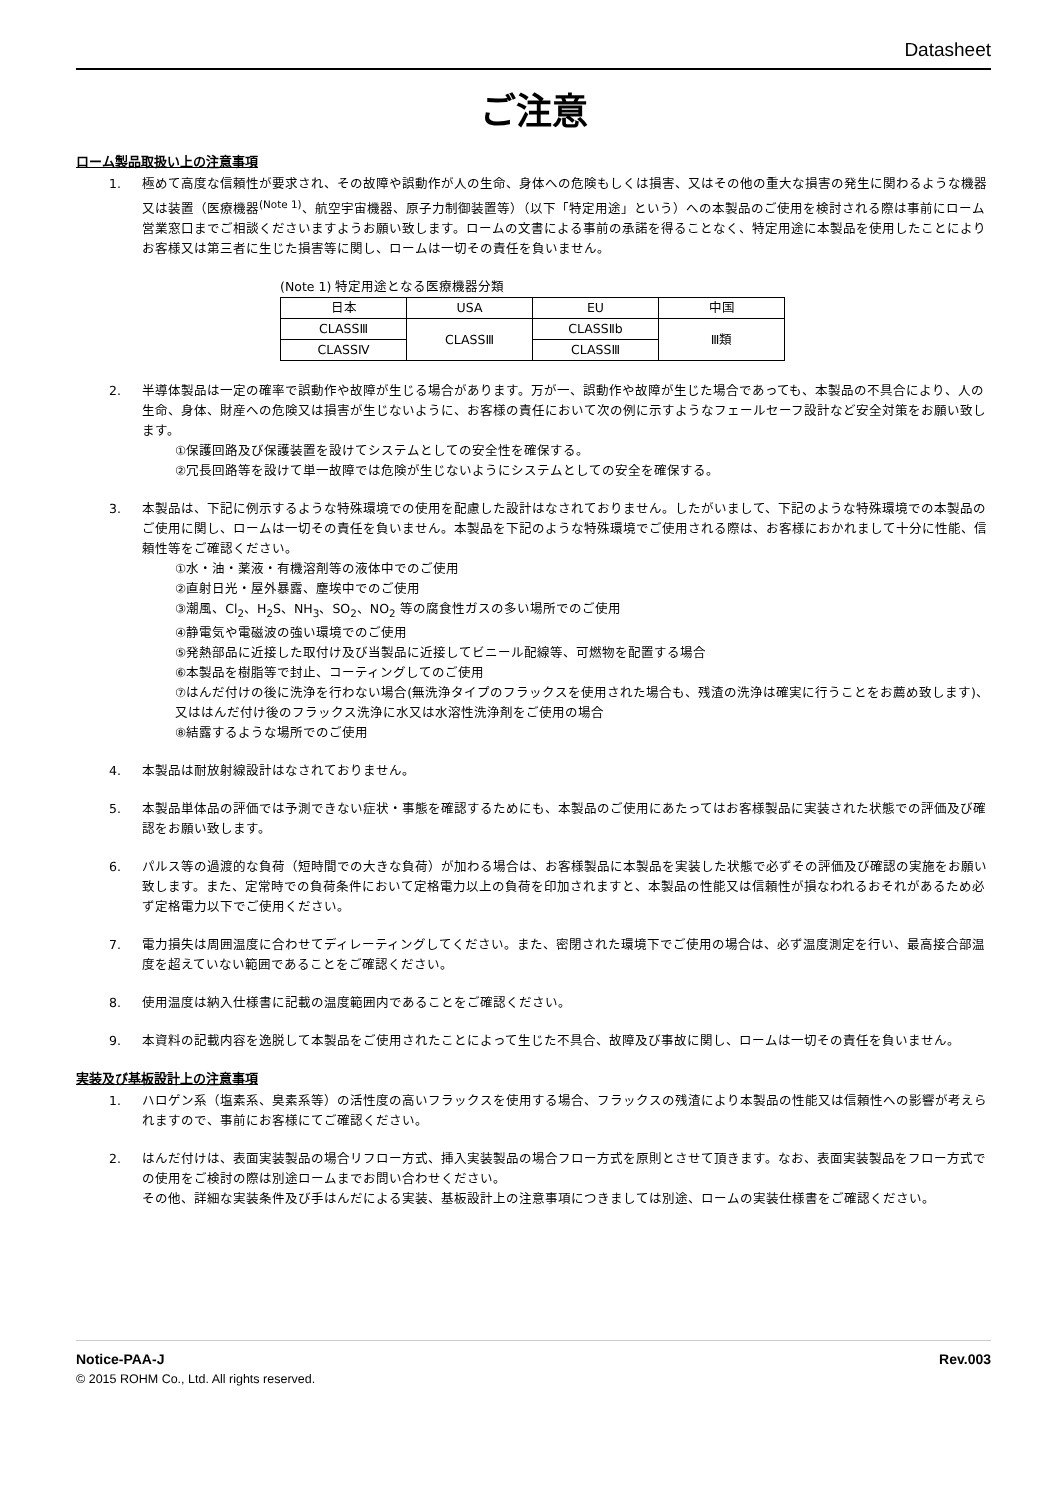Datasheet
ご注意
ローム製品取扱い上の注意事項
1. 極めて高度な信頼性が要求され、その故障や誤動作が人の生命、身体への危険もしくは損害、又はその他の重大な損害の発生に関わるような機器又は装置（医療機器<sup>(Note 1)</sup>、航空宇宙機器、原子力制御装置等）（以下「特定用途」という）への本製品のご使用を検討される際は事前にローム営業窓口までご相談くださいますようお願い致します。ロームの文書による事前の承諾を得ることなく、特定用途に本製品を使用したことによりお客様又は第三者に生じた損害等に関し、ロームは一切その責任を負いません。
(Note 1) 特定用途となる医療機器分類
| 日本 | USA | EU | 中国 |
| CLASSⅢ | CLASSⅢ | CLASSⅡb | Ⅲ類 |
| CLASSⅣ | | CLASSⅢ | |
2. 半導体製品は一定の確率で誤動作や故障が生じる場合があります。万が一、誤動作や故障が生じた場合であっても、本製品の不具合により、人の生命、身体、財産への危険又は損害が生じないように、お客様の責任において次の例に示すようなフェールセーフ設計など安全対策をお願い致します。
①保護回路及び保護装置を設けてシステムとしての安全性を確保する。
②冗長回路等を設けて単一故障では危険が生じないようにシステムとしての安全を確保する。
3. 本製品は、下記に例示するような特殊環境での使用を配慮した設計はなされておりません。したがいまして、下記のような特殊環境での本製品のご使用に関し、ロームは一切その責任を負いません。本製品を下記のような特殊環境でご使用される際は、お客様におかれまして十分に性能、信頼性等をご確認ください。
①水・油・薬液・有機溶剤等の液体中でのご使用
②直射日光・屋外暴露、塵埃中でのご使用
③潮風、Cl<sub>2</sub>、H<sub>2</sub>S、NH<sub>3</sub>、SO<sub>2</sub>、NO<sub>2</sub> 等の腐食性ガスの多い場所でのご使用
④静電気や電磁波の強い環境でのご使用
⑤発熱部品に近接した取付け及び当製品に近接してビニール配線等、可燃物を配置する場合
⑥本製品を樹脂等で封止、コーティングしてのご使用
⑦はんだ付けの後に洗浄を行わない場合(無洗浄タイプのフラックスを使用された場合も、残渣の洗浄は確実に行うことをお薦め致します)、又ははんだ付け後のフラックス洗浄に水又は水溶性洗浄剤をご使用の場合
⑧結露するような場所でのご使用
4. 本製品は耐放射線設計はなされておりません。
5. 本製品単体品の評価では予測できない症状・事態を確認するためにも、本製品のご使用にあたってはお客様製品に実装された状態での評価及び確認をお願い致します。
6. パルス等の過渡的な負荷（短時間での大きな負荷）が加わる場合は、お客様製品に本製品を実装した状態で必ずその評価及び確認の実施をお願い致します。また、定常時での負荷条件において定格電力以上の負荷を印加されますと、本製品の性能又は信頼性が損なわれるおそれがあるため必ず定格電力以下でご使用ください。
7. 電力損失は周囲温度に合わせてディレーティングしてください。また、密閉された環境下でご使用の場合は、必ず温度測定を行い、最高接合部温度を超えていない範囲であることをご確認ください。
8. 使用温度は納入仕様書に記載の温度範囲内であることをご確認ください。
9. 本資料の記載内容を逸脱して本製品をご使用されたことによって生じた不具合、故障及び事故に関し、ロームは一切その責任を負いません。
実装及び基板設計上の注意事項
1. ハロゲン系（塩素系、臭素系等）の活性度の高いフラックスを使用する場合、フラックスの残渣により本製品の性能又は信頼性への影響が考えられますので、事前にお客様にてご確認ください。
2. はんだ付けは、表面実装製品の場合リフロー方式、挿入実装製品の場合フロー方式を原則とさせて頂きます。なお、表面実装製品をフロー方式での使用をご検討の際は別途ロームまでお問い合わせください。
その他、詳細な実装条件及び手はんだによる実装、基板設計上の注意事項につきましては別途、ロームの実装仕様書をご確認ください。
Notice-PAA-J Rev.003
© 2015 ROHM Co., Ltd. All rights reserved.